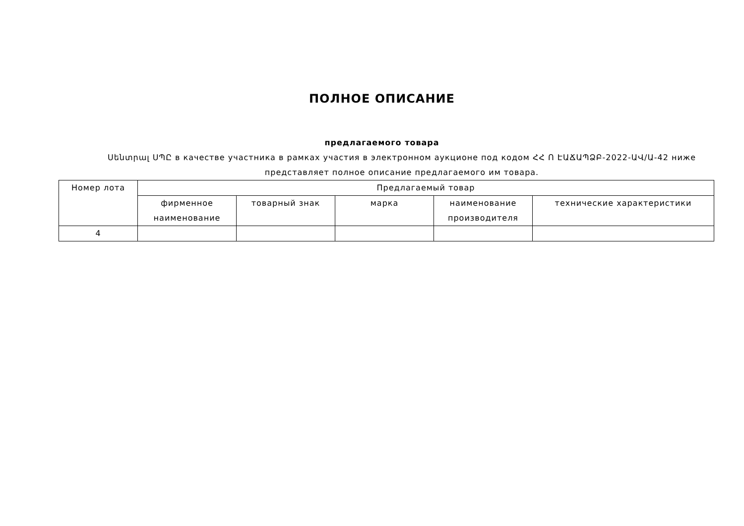ПОЛНОЕ ОПИСАНИЕ
предлагаемого товара
Սենտրալ ՍՊԸ в качестве участника в рамках участия в электронном аукционе под кодом ՀՀ Ո ԷԱՃԱՊՁԲ-2022-ԱՎ/Ա-42 ниже представляет полное описание предлагаемого им товара.
| Номер лота | Предлагаемый товар | | | | |
| --- | --- | --- | --- | --- | --- |
| | фирменное наименование | товарный знак | марка | наименование производителя | технические характеристики |
| 4 | | | | | |